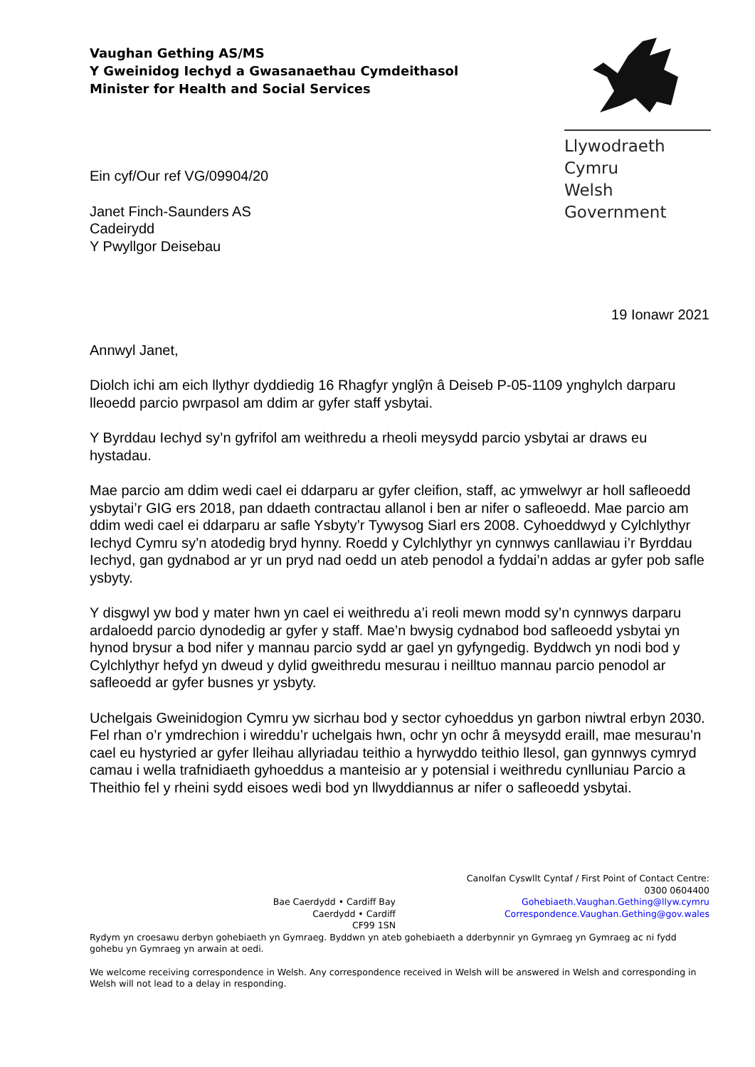Llywodraeth Cymru
Welsh Government
Vaughan Gething AS/MS
Y Gweinidog Iechyd a Gwasanaethau Cymdeithasol
Minister for Health and Social Services
Ein cyf/Our ref VG/09904/20
Janet Finch-Saunders AS
Cadeirydd
Y Pwyllgor Deisebau
19 Ionawr 2021
Annwyl Janet,
Diolch ichi am eich llythyr dyddiedig 16 Rhagfyr ynglŷn â Deiseb P-05-1109 ynghylch darparu lleoedd parcio pwrpasol am ddim ar gyfer staff ysbytai.
Y Byrddau Iechyd sy’n gyfrifol am weithredu a rheoli meysydd parcio ysbytai ar draws eu hystadau.
Mae parcio am ddim wedi cael ei ddarparu ar gyfer cleifion, staff, ac ymwelwyr ar holl safleoedd ysbytai’r GIG ers 2018, pan ddaeth contractau allanol i ben ar nifer o safleoedd. Mae parcio am ddim wedi cael ei ddarparu ar safle Ysbyty’r Tywysog Siarl ers 2008. Cyhoeddwyd y Cylchlythyr Iechyd Cymru sy’n atodedig bryd hynny. Roedd y Cylchlythyr yn cynnwys canllawiau i’r Byrddau Iechyd, gan gydnabod ar yr un pryd nad oedd un ateb penodol a fyddai’n addas ar gyfer pob safle ysbyty.
Y disgwyl yw bod y mater hwn yn cael ei weithredu a’i reoli mewn modd sy’n cynnwys darparu ardaloedd parcio dynodedig ar gyfer y staff. Mae’n bwysig cydnabod bod safleoedd ysbytai yn hynod brysur a bod nifer y mannau parcio sydd ar gael yn gyfyngedig. Byddwch yn nodi bod y Cylchlythyr hefyd yn dweud y dylid gweithredu mesurau i neilltuo mannau parcio penodol ar safleoedd ar gyfer busnes yr ysbyty.
Uchelgais Gweinidogion Cymru yw sicrhau bod y sector cyhoeddus yn garbon niwtral erbyn 2030. Fel rhan o’r ymdrechion i wireddu’r uchelgais hwn, ochr yn ochr â meysydd eraill, mae mesurau’n cael eu hystyried ar gyfer lleihau allyriadau teithio a hyrwyddo teithio llesol, gan gynnwys cymryd camau i wella trafnidiaeth gyhoeddus a manteisio ar y potensial i weithredu cynlluniau Parcio a Theithio fel y rheini sydd eisoes wedi bod yn llwyddiannus ar nifer o safleoedd ysbytai.
Bae Caerdydd • Cardiff Bay
Caerdydd • Cardiff
CF99 1SN
Canolfan Cyswllt Cyntaf / First Point of Contact Centre:
0300 0604400
Gohebiaeth.Vaughan.Gething@llyw.cymru
Correspondence.Vaughan.Gething@gov.wales
Rydym yn croesawu derbyn gohebiaeth yn Gymraeg. Byddwn yn ateb gohebiaeth a dderbynnir yn Gymraeg yn Gymraeg ac ni fydd gohebu yn Gymraeg yn arwain at oedi.
We welcome receiving correspondence in Welsh. Any correspondence received in Welsh will be answered in Welsh and corresponding in Welsh will not lead to a delay in responding.